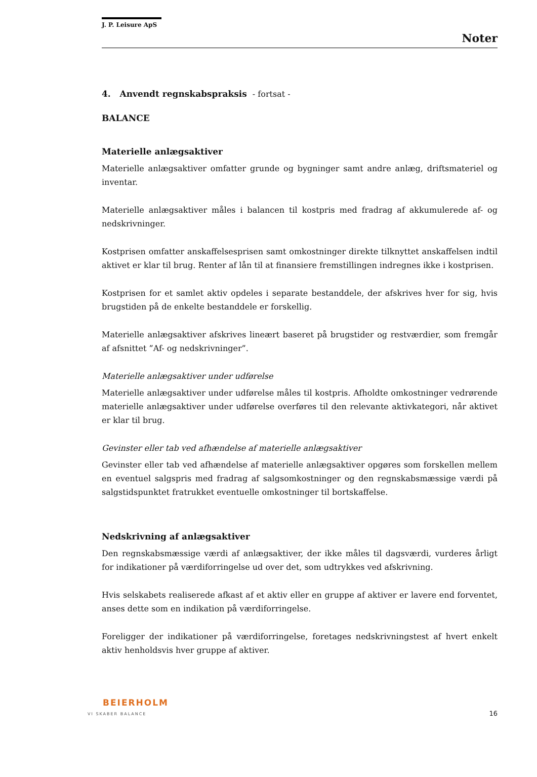J. P. Leisure ApS
Noter
4. Anvendt regnskabspraksis - fortsat -
BALANCE
Materielle anlægsaktiver
Materielle anlægsaktiver omfatter grunde og bygninger samt andre anlæg, driftsmateriel og inventar.
Materielle anlægsaktiver måles i balancen til kostpris med fradrag af akkumulerede af- og nedskrivninger.
Kostprisen omfatter anskaffelsesprisen samt omkostninger direkte tilknyttet anskaffelsen indtil aktivet er klar til brug. Renter af lån til at finansiere fremstillingen indregnes ikke i kostprisen.
Kostprisen for et samlet aktiv opdeles i separate bestanddele, der afskrives hver for sig, hvis brugstiden på de enkelte bestanddele er forskellig.
Materielle anlægsaktiver afskrives lineært baseret på brugstider og restværdier, som fremgår af afsnittet ”Af- og nedskrivninger”.
Materielle anlægsaktiver under udførelse
Materielle anlægsaktiver under udførelse måles til kostpris. Afholdte omkostninger vedrørende materielle anlægsaktiver under udførelse overføres til den relevante aktivkategori, når aktivet er klar til brug.
Gevinster eller tab ved afhændelse af materielle anlægsaktiver
Gevinster eller tab ved afhændelse af materielle anlægsaktiver opgøres som forskellen mellem en eventuel salgspris med fradrag af salgsomkostninger og den regnskabsmæssige værdi på salgstidspunktet fratrukket eventuelle omkostninger til bortskaffelse.
Nedskrivning af anlægsaktiver
Den regnskabsmæssige værdi af anlægsaktiver, der ikke måles til dagsværdi, vurderes årligt for indikationer på værdiforringelse ud over det, som udtrykkes ved afskrivning.
Hvis selskabets realiserede afkast af et aktiv eller en gruppe af aktiver er lavere end forventet, anses dette som en indikation på værdiforringelse.
Foreligger der indikationer på værdiforringelse, foretages nedskrivningstest af hvert enkelt aktiv henholdsvis hver gruppe af aktiver.
BEIERHOLM
VI SKABER BALANCE
16